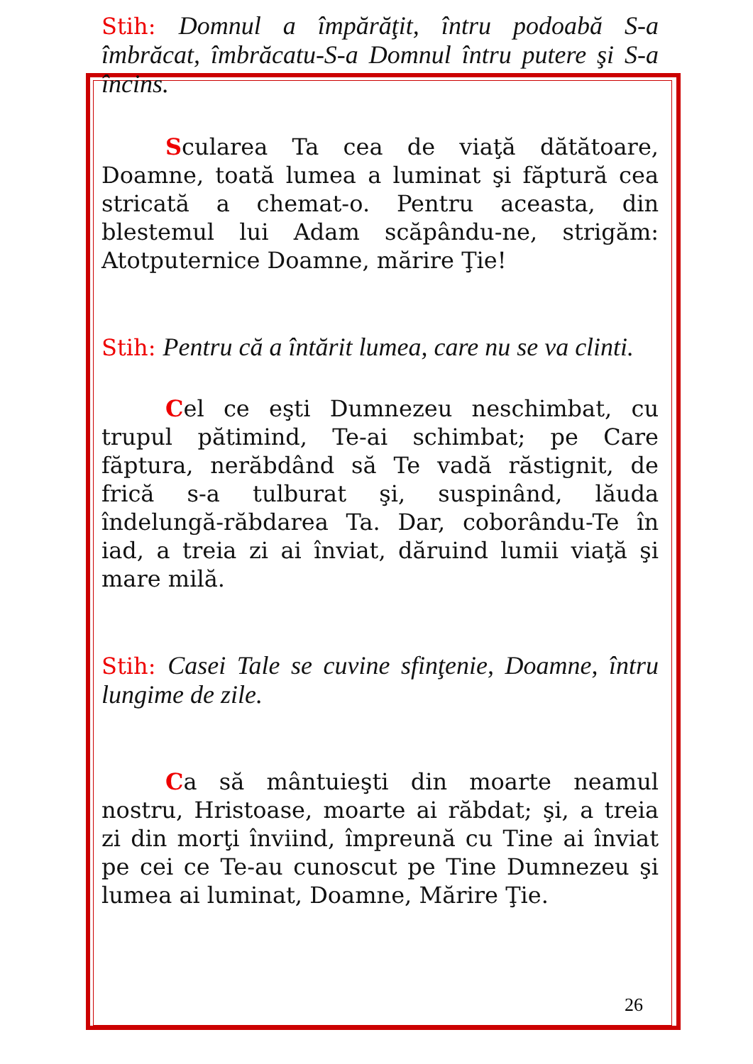Stih: Domnul a împărăţit, întru podoabă S-a îmbrăcat, îmbrăcatu-S-a Domnul întru putere şi S-a încins.
Scularea Ta cea de viaţă dătătoare, Doamne, toată lumea a luminat şi făptură cea stricată a chemat-o. Pentru aceasta, din blestemul lui Adam scăpându-ne, strigăm: Atotputernice Doamne, mărire Ţie!
Stih: Pentru că a întărit lumea, care nu se va clinti.
Cel ce eşti Dumnezeu neschimbat, cu trupul pătimind, Te-ai schimbat; pe Care făptura, nerăbdând să Te vadă răstignit, de frică s-a tulburat şi, suspinând, lăuda îndelungă-răbdarea Ta. Dar, coborându-Te în iad, a treia zi ai înviat, dăruind lumii viaţă şi mare milă.
Stih: Casei Tale se cuvine sfinţenie, Doamne, întru lungime de zile.
Ca să mântuieşti din moarte neamul nostru, Hristoase, moarte ai răbdat; şi, a treia zi din morţi înviind, împreună cu Tine ai înviat pe cei ce Te-au cunoscut pe Tine Dumnezeu şi lumea ai luminat, Doamne, Mărire Ţie.
26